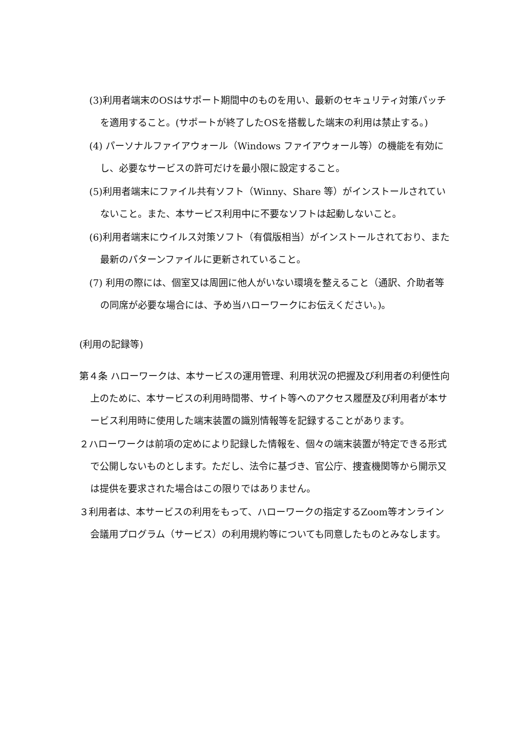(3)利用者端末のOSはサポート期間中のものを用い、最新のセキュリティ対策パッチを適用すること。(サポートが終了したOSを搭載した端末の利用は禁止する。)
(4) パーソナルファイアウォール（Windows ファイアウォール等）の機能を有効にし、必要なサービスの許可だけを最小限に設定すること。
(5)利用者端末にファイル共有ソフト（Winny、Share 等）がインストールされていないこと。また、本サービス利用中に不要なソフトは起動しないこと。
(6)利用者端末にウイルス対策ソフト（有償版相当）がインストールされており、また最新のパターンファイルに更新されていること。
(7) 利用の際には、個室又は周囲に他人がいない環境を整えること（通訳、介助者等の同席が必要な場合には、予め当ハローワークにお伝えください。)。
(利用の記録等)
第４条 ハローワークは、本サービスの運用管理、利用状況の把握及び利用者の利便性向上のために、本サービスの利用時間帯、サイト等へのアクセス履歴及び利用者が本サービス利用時に使用した端末装置の識別情報等を記録することがあります。
２ハローワークは前項の定めにより記録した情報を、個々の端末装置が特定できる形式で公開しないものとします。ただし、法令に基づき、官公庁、捜査機関等から開示又は提供を要求された場合はこの限りではありません。
３利用者は、本サービスの利用をもって、ハローワークの指定するZoom等オンライン会議用プログラム（サービス）の利用規約等についても同意したものとみなします。